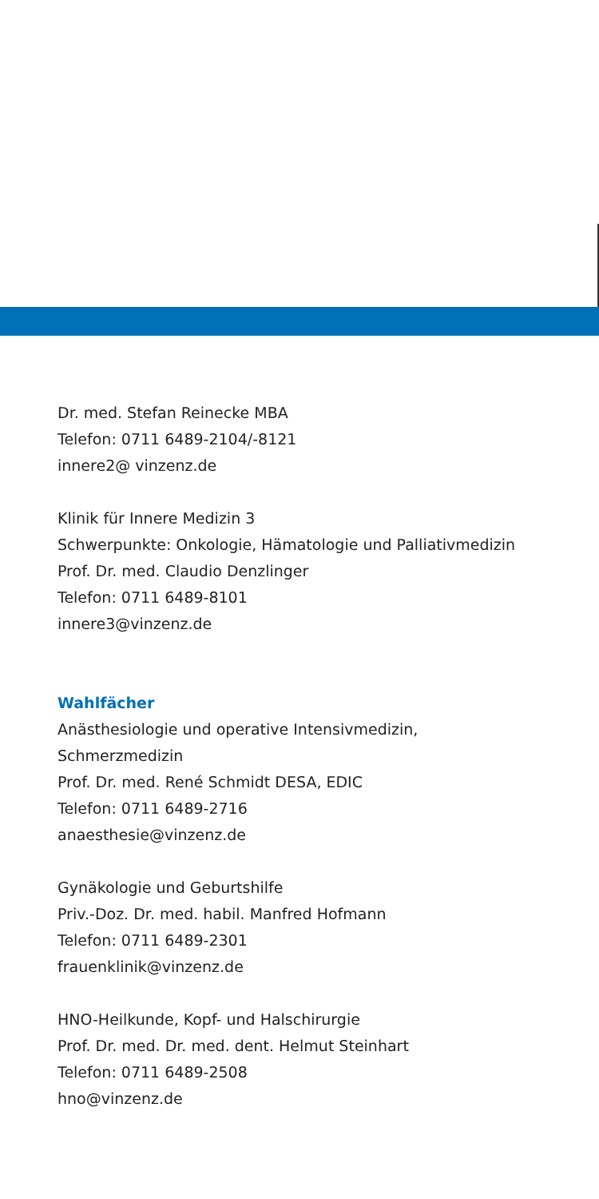Dr. med. Stefan Reinecke MBA
Telefon: 0711 6489-2104/-8121
innere2@ vinzenz.de
Klinik für Innere Medizin 3
Schwerpunkte: Onkologie, Hämatologie und Palliativmedizin
Prof. Dr. med. Claudio Denzlinger
Telefon: 0711 6489-8101
innere3@vinzenz.de
Wahlfächer
Anästhesiologie und operative Intensivmedizin,
Schmerzmedizin
Prof. Dr. med. René Schmidt DESA, EDIC
Telefon: 0711 6489-2716
anaesthesie@vinzenz.de
Gynäkologie und Geburtshilfe
Priv.-Doz. Dr. med. habil. Manfred Hofmann
Telefon: 0711 6489-2301
frauenklinik@vinzenz.de
HNO-Heilkunde, Kopf- und Halschirurgie
Prof. Dr. med. Dr. med. dent. Helmut Steinhart
Telefon: 0711 6489-2508
hno@vinzenz.de